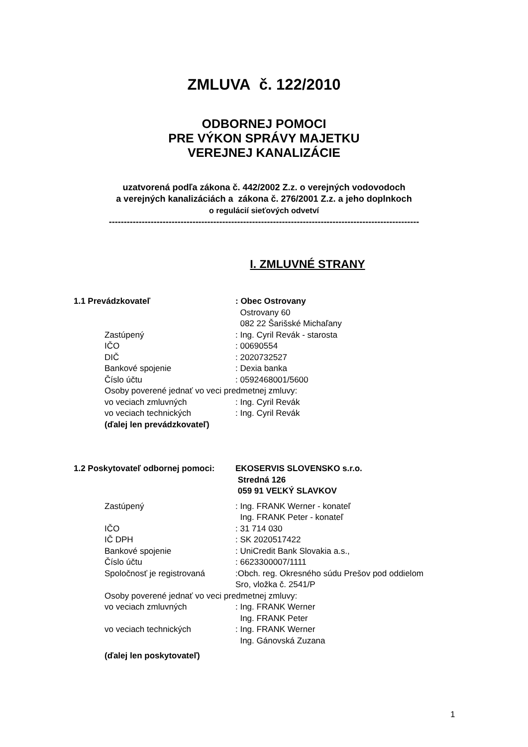ZMLUVA č. 122/2010
ODBORNEJ POMOCI
PRE VÝKON SPRÁVY MAJETKU
VEREJNEJ KANALIZÁCIE
uzatvorená podľa zákona č. 442/2002 Z.z. o verejných vodovodoch
a verejných kanalizáciách a zákona č. 276/2001 Z.z. a jeho doplnkoch
o regulácií sieťových odvetví
--------------------------------------------------------------------------------------------------------
I. ZMLUVNÉ STRANY
1.1 Prevádzkovateľ : Obec Ostrovany
Ostrovany 60
082 22 Šarišské Michaľany
Zastúpený : Ing. Cyril Revák - starosta
IČO : 00690554
DIČ : 2020732527
Bankové spojenie : Dexia banka
Číslo účtu : 0592468001/5600
Osoby poverené jednať vo veci predmetnej zmluvy:
vo veciach zmluvných : Ing. Cyril Revák
vo veciach technických : Ing. Cyril Revák
(ďalej len prevádzkovateľ)
1.2 Poskytovateľ odbornej pomoci:
EKOSERVIS SLOVENSKO s.r.o.
Stredná 126
059 91 VEĽKÝ SLAVKOV
Zastúpený : Ing. FRANK Werner - konateľ
Ing. FRANK Peter - konateľ
IČO : 31 714 030
IČ DPH : SK 2020517422
Bankové spojenie : UniCredit Bank Slovakia a.s.,
Číslo účtu : 6623300007/1111
Spoločnosť je registrovaná
:Obch. reg. Okresného súdu Prešov pod oddielom
Sro, vložka č. 2541/P
Osoby poverené jednať vo veci predmetnej zmluvy:
vo veciach zmluvných : Ing. FRANK Werner
Ing. FRANK Peter
vo veciach technických : Ing. FRANK Werner
Ing. Gánovská Zuzana
(ďalej len poskytovateľ)
1